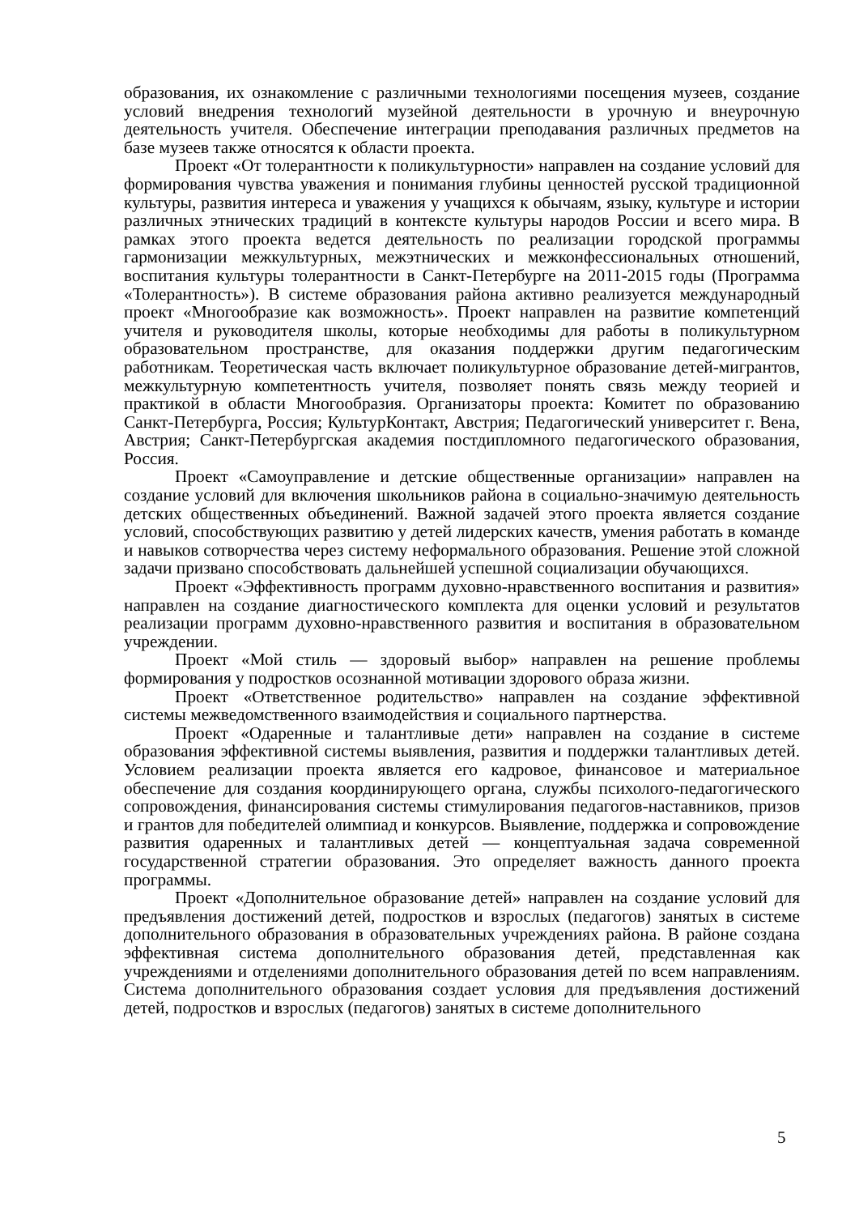образования, их ознакомление с различными технологиями посещения музеев, создание условий внедрения технологий музейной деятельности в урочную и внеурочную деятельность учителя. Обеспечение интеграции преподавания различных предметов на базе музеев также относятся к области проекта.
Проект «От толерантности к поликультурности» направлен на создание условий для формирования чувства уважения и понимания глубины ценностей русской традиционной культуры, развития интереса и уважения у учащихся к обычаям, языку, культуре и истории различных этнических традиций в контексте культуры народов России и всего мира. В рамках этого проекта ведется деятельность по реализации городской программы гармонизации межкультурных, межэтнических и межконфессиональных отношений, воспитания культуры толерантности в Санкт-Петербурге на 2011-2015 годы (Программа «Толерантность»). В системе образования района активно реализуется международный проект «Многообразие как возможность». Проект направлен на развитие компетенций учителя и руководителя школы, которые необходимы для работы в поликультурном образовательном пространстве, для оказания поддержки другим педагогическим работникам. Теоретическая часть включает поликультурное образование детей-мигрантов, межкультурную компетентность учителя, позволяет понять связь между теорией и практикой в области Многообразия. Организаторы проекта: Комитет по образованию Санкт-Петербурга, Россия; КультурКонтакт, Австрия; Педагогический университет г. Вена, Австрия; Санкт-Петербургская академия постдипломного педагогического образования, Россия.
Проект «Самоуправление и детские общественные организации» направлен на создание условий для включения школьников района в социально-значимую деятельность детских общественных объединений. Важной задачей этого проекта является создание условий, способствующих развитию у детей лидерских качеств, умения работать в команде и навыков сотворчества через систему неформального образования. Решение этой сложной задачи призвано способствовать дальнейшей успешной социализации обучающихся.
Проект «Эффективность программ духовно-нравственного воспитания и развития» направлен на создание диагностического комплекта для оценки условий и результатов реализации программ духовно-нравственного развития и воспитания в образовательном учреждении.
Проект «Мой стиль — здоровый выбор» направлен на решение проблемы формирования у подростков осознанной мотивации здорового образа жизни.
Проект «Ответственное родительство» направлен на создание эффективной системы межведомственного взаимодействия и социального партнерства.
Проект «Одаренные и талантливые дети» направлен на создание в системе образования эффективной системы выявления, развития и поддержки талантливых детей. Условием реализации проекта является его кадровое, финансовое и материальное обеспечение для создания координирующего органа, службы психолого-педагогического сопровождения, финансирования системы стимулирования педагогов-наставников, призов и грантов для победителей олимпиад и конкурсов. Выявление, поддержка и сопровождение развития одаренных и талантливых детей — концептуальная задача современной государственной стратегии образования. Это определяет важность данного проекта программы.
Проект «Дополнительное образование детей» направлен на создание условий для предъявления достижений детей, подростков и взрослых (педагогов) занятых в системе дополнительного образования в образовательных учреждениях района. В районе создана эффективная система дополнительного образования детей, представленная как учреждениями и отделениями дополнительного образования детей по всем направлениям. Система дополнительного образования создает условия для предъявления достижений детей, подростков и взрослых (педагогов) занятых в системе дополнительного
5